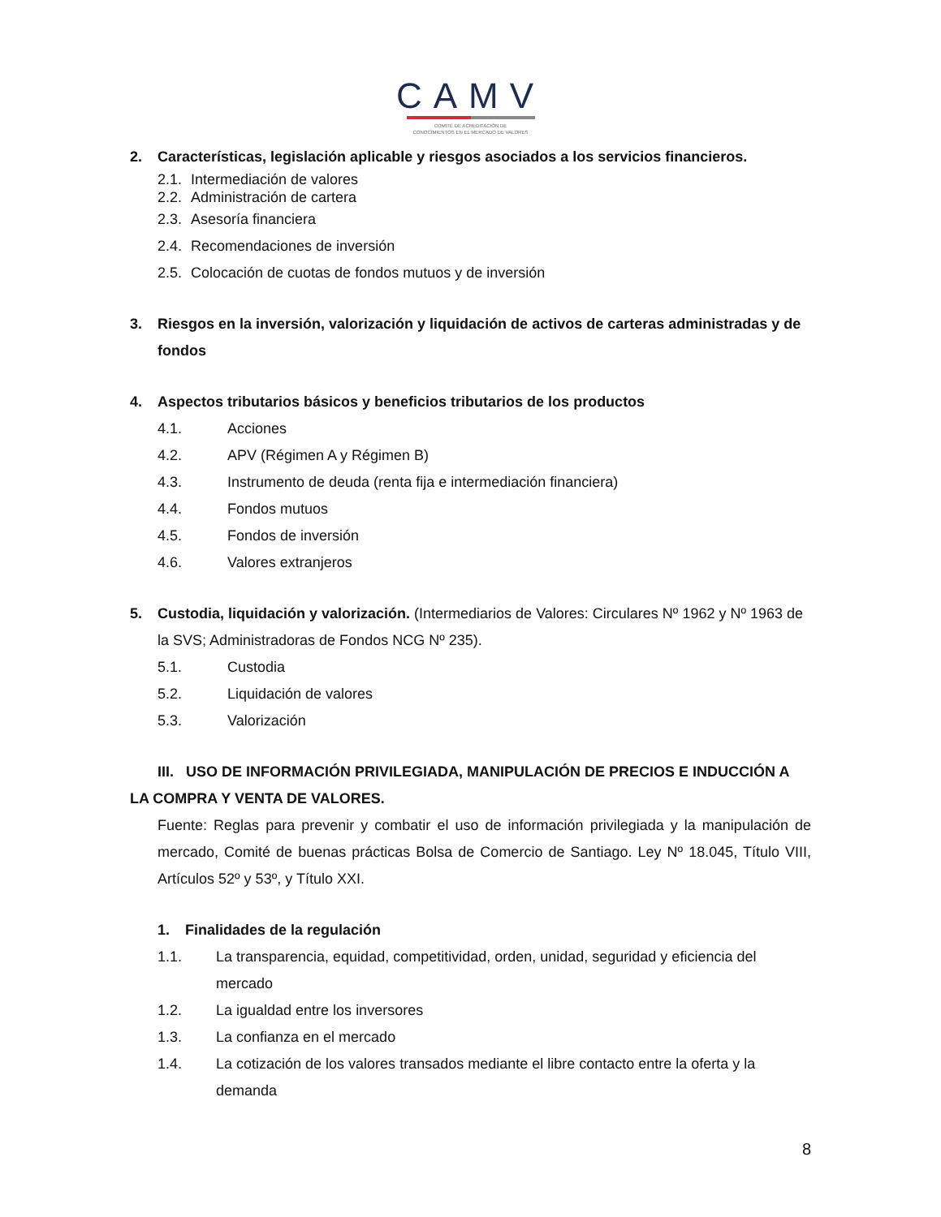CAMV
COMITÉ DE ACREDITACIÓN DE
CONOCIMIENTOS EN EL MERCADO DE VALORES
2. Características, legislación aplicable y riesgos asociados a los servicios financieros.
2.1. Intermediación de valores
2.2. Administración de cartera
2.3. Asesoría financiera
2.4. Recomendaciones de inversión
2.5. Colocación de cuotas de fondos mutuos y de inversión
3. Riesgos en la inversión, valorización y liquidación de activos de carteras administradas y de fondos
4. Aspectos tributarios básicos y beneficios tributarios de los productos
4.1. Acciones
4.2. APV (Régimen A y Régimen B)
4.3. Instrumento de deuda (renta fija e intermediación financiera)
4.4. Fondos mutuos
4.5. Fondos de inversión
4.6. Valores extranjeros
5. Custodia, liquidación y valorización. (Intermediarios de Valores: Circulares Nº 1962 y Nº 1963 de la SVS; Administradoras de Fondos NCG Nº 235).
5.1. Custodia
5.2. Liquidación de valores
5.3. Valorización
III. USO DE INFORMACIÓN PRIVILEGIADA, MANIPULACIÓN DE PRECIOS E INDUCCIÓN A LA COMPRA Y VENTA DE VALORES.
Fuente: Reglas para prevenir y combatir el uso de información privilegiada y la manipulación de mercado, Comité de buenas prácticas Bolsa de Comercio de Santiago. Ley Nº 18.045, Título VIII, Artículos 52º y 53º, y Título XXI.
1. Finalidades de la regulación
1.1. La transparencia, equidad, competitividad, orden, unidad, seguridad y eficiencia del mercado
1.2. La igualdad entre los inversores
1.3. La confianza en el mercado
1.4. La cotización de los valores transados mediante el libre contacto entre la oferta y la demanda
8